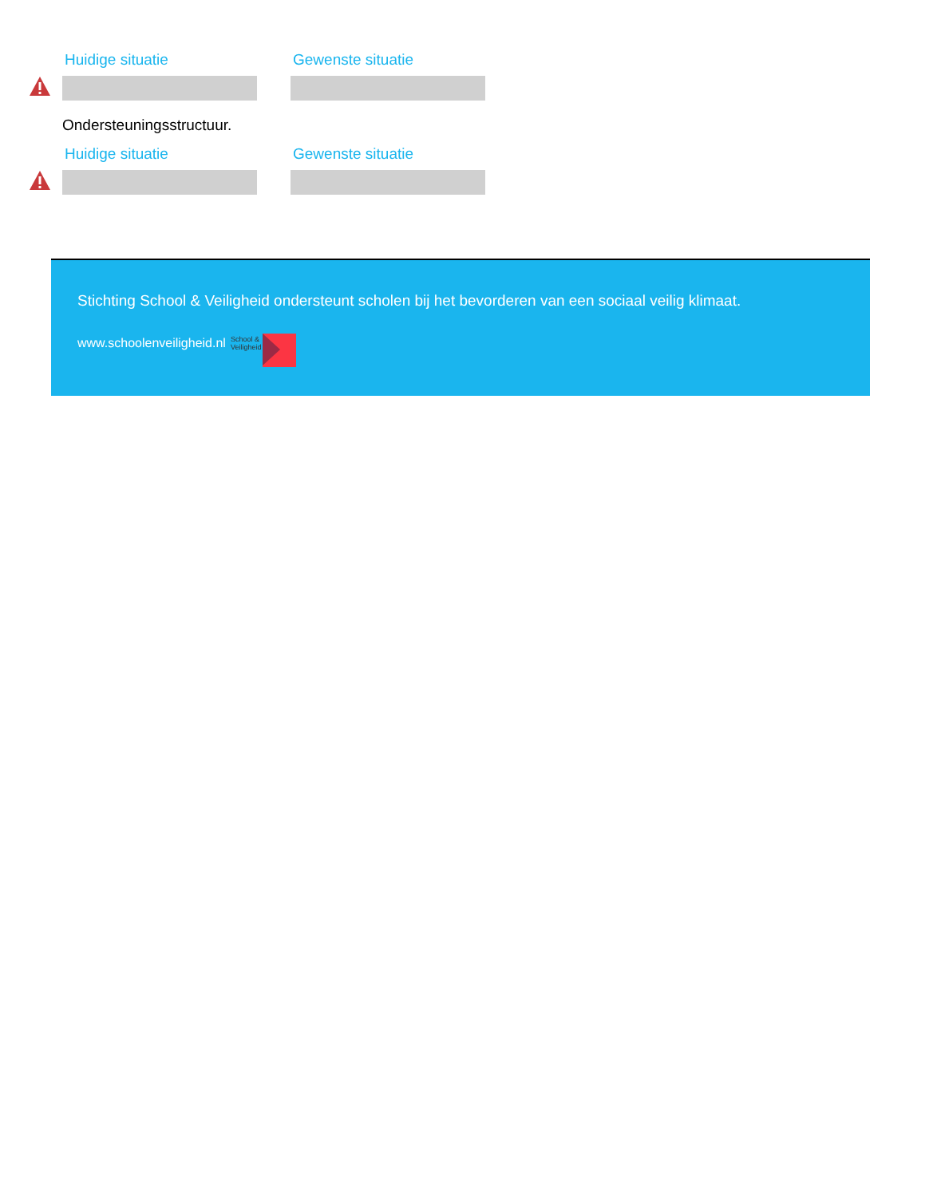Huidige situatie Gewenste situatie
Ondersteuningsstructuur.
Huidige situatie Gewenste situatie
Stichting School & Veiligheid ondersteunt scholen bij het bevorderen van een sociaal veilig klimaat.
www.schoolenveiligheid.nl School &
Veiligheid